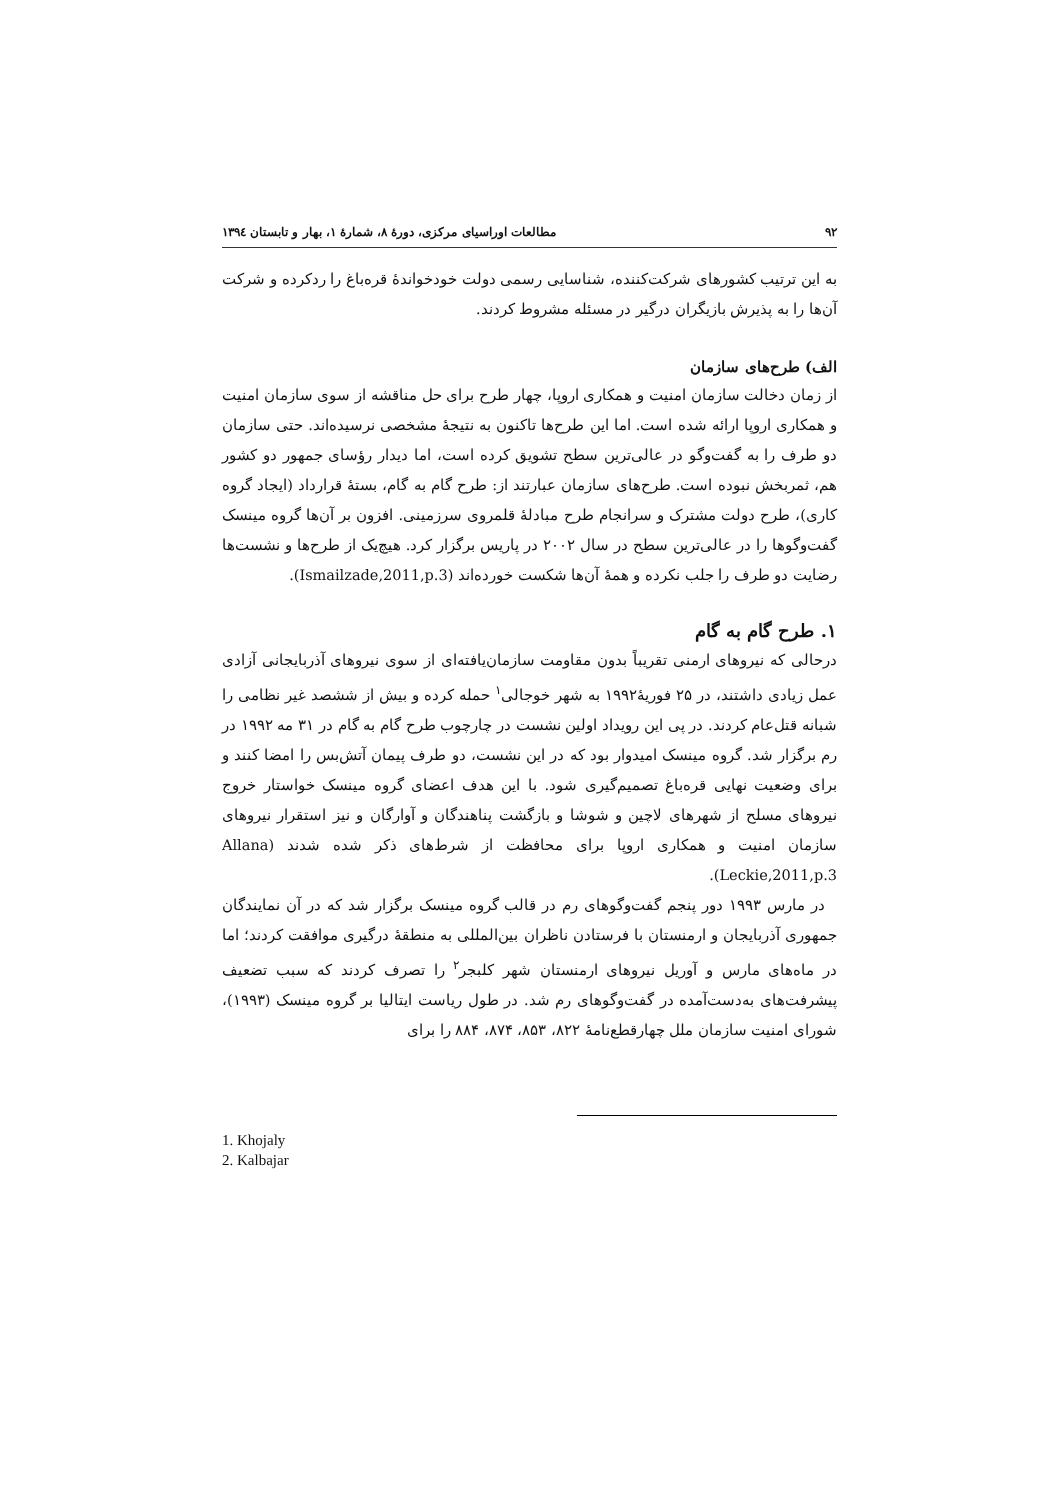۹۲ مطالعات اوراسیای مرکزی، دورهٔ ۸، شمارهٔ ۱، بهار و تابستان ۱۳۹٤
به این ترتیب کشورهای شرکت‌کننده، شناسایی رسمی دولت خودخواندهٔ قره‌باغ را ردکرده و شرکت آن‌ها را به پذیرش بازیگران درگیر در مسئله مشروط کردند.
الف) طرح‌های سازمان
از زمان دخالت سازمان امنیت و همکاری اروپا، چهار طرح برای حل مناقشه از سوی سازمان امنیت و همکاری اروپا ارائه شده است. اما این طرح‌ها تاکنون به نتیجهٔ مشخصی نرسیده‌اند. حتی سازمان دو طرف را به گفت‌وگو در عالی‌ترین سطح تشویق کرده است، اما دیدار رؤسای جمهور دو کشور هم، ثمربخش نبوده است. طرح‌های سازمان عبارتند از: طرح گام به گام، بستهٔ قرارداد (ایجاد گروه کاری)، طرح دولت مشترک و سرانجام طرح مبادلهٔ قلمروی سرزمینی. افزون بر آن‌ها گروه مینسک گفت‌وگوها را در عالی‌ترین سطح در سال ۲۰۰۲ در پاریس برگزار کرد. هیچ‌یک از طرح‌ها و نشست‌ها رضایت دو طرف را جلب نکرده و همهٔ آن‌ها شکست خورده‌اند (Ismailzade,2011,p.3).
۱. طرح گام به گام
درحالی که نیروهای ارمنی تقریباً بدون مقاومت سازمان‌یافته‌ای از سوی نیروهای آذربایجانی آزادی عمل زیادی داشتند، در ۲۵ فوریهٔ۱۹۹۲ به شهر خوجالی<sup>۱</sup> حمله کرده و بیش از ششصد غیر نظامی را شبانه قتل‌عام کردند. در پی این رویداد اولین نشست در چارچوب طرح گام به گام در ۳۱ مه ۱۹۹۲ در رم برگزار شد. گروه مینسک امیدوار بود که در این نشست، دو طرف پیمان آتش‌بس را امضا کنند و برای وضعیت نهایی قره‌باغ تصمیم‌گیری شود. با این هدف اعضای گروه مینسک خواستار خروج نیروهای مسلح از شهرهای لاچین و شوشا و بازگشت پناهندگان و آوارگان و نیز استقرار نیروهای سازمان امنیت و همکاری اروپا برای محافظت از شرط‌های ذکر شده شدند (Allana Leckie,2011,p.3).
در مارس ۱۹۹۳ دور پنجم گفت‌وگوهای رم در قالب گروه مینسک برگزار شد که در آن نمایندگان جمهوری آذربایجان و ارمنستان با فرستادن ناظران بین‌المللی به منطقهٔ درگیری موافقت کردند؛ اما در ماه‌های مارس و آوریل نیروهای ارمنستان شهر کلبجر<sup>۲</sup> را تصرف کردند که سبب تضعیف پیشرفت‌های به‌دست‌آمده در گفت‌وگوهای رم شد. در طول ریاست ایتالیا بر گروه مینسک (۱۹۹۳)، شورای امنیت سازمان ملل چهارقطع‌نامهٔ ۸۲۲، ۸۵۳، ۸۷۴، ۸۸۴ را برای
1. Khojaly
2. Kalbajar